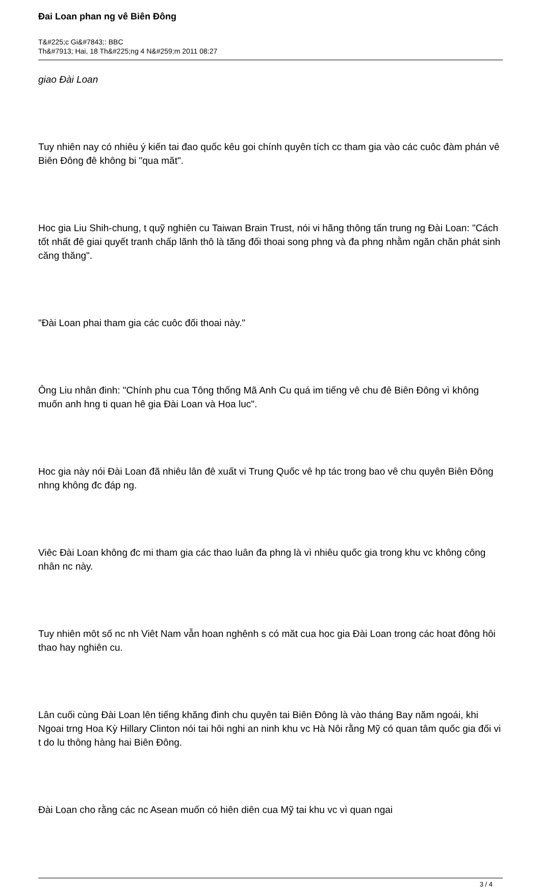Đai Loan phan ng vê Biên Đông
T&#225;c Gi&#7843;: BBC
Th&#7913; Hai, 18 Th&#225;ng 4 N&#259;m 2011 08:27
giao Đài Loan
Tuy nhiên nay có nhiêu ý kiến tai đao quốc kêu goi chính quyên tích cc tham gia vào các cuôc đàm phán vê Biên Đông đê không bi "qua măt".
Hoc gia Liu Shih-chung, t quỹ nghiên cu Taiwan Brain Trust, nói vi hãng thông tấn trung ng Đài Loan: "Cách tốt nhất đê giai quyết tranh chấp lãnh thô là tăng đối thoai song phng và đa phng nhằm ngăn chăn phát sinh căng thăng".
"Đài Loan phai tham gia các cuôc đối thoai này."
Ông Liu nhân đinh: "Chính phu cua Tông thống Mã Anh Cu quá im tiếng vê chu đê Biên Đông vì không muốn anh hng ti quan hê gia Đài Loan và Hoa luc".
Hoc gia này nói Đài Loan đã nhiêu lân đê xuất vi Trung Quốc vê hp tác trong bao vê chu quyên Biên Đông nhng không đc đáp ng.
Viêc Đài Loan không đc mi tham gia các thao luân đa phng là vì nhiêu quốc gia trong khu vc không công nhân nc này.
Tuy nhiên môt số nc nh Viêt Nam vẫn hoan nghênh s có măt cua hoc gia Đài Loan trong các hoat đông hôi thao hay nghiên cu.
Lân cuối cùng Đài Loan lên tiếng khăng đinh chu quyên tai Biên Đông là vào tháng Bay năm ngoái, khi Ngoai trng Hoa Kỳ Hillary Clinton nói tai hôi nghi an ninh khu vc Hà Nôi rằng Mỹ có quan tâm quốc gia đối vi t do lu thông hàng hai Biên Đông.
Đài Loan cho rằng các nc Asean muốn có hiên diên cua Mỹ tai khu vc vì quan ngai
3 / 4